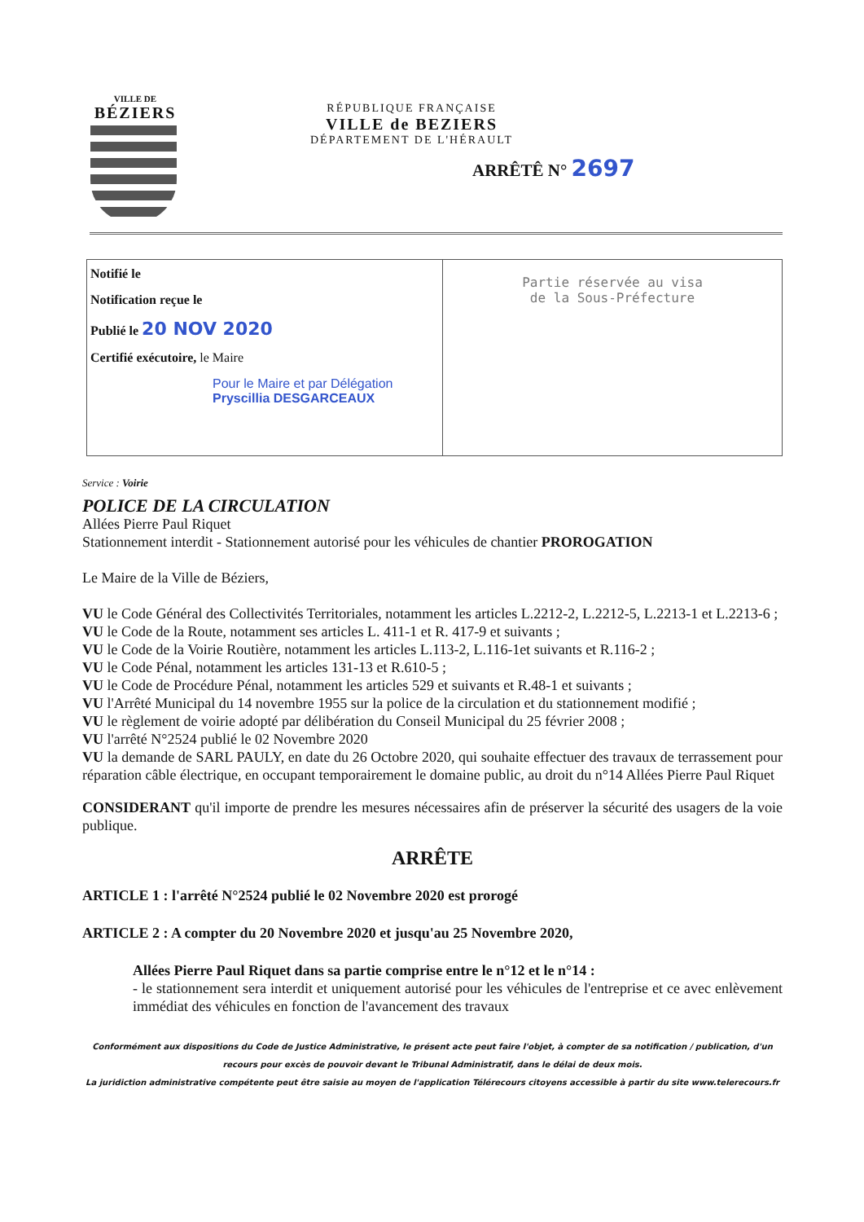VILLE DE
BÉZIERS
RÉPUBLIQUE FRANÇAISE
VILLE de BEZIERS
DÉPARTEMENT DE L'HÉRAULT
ARRÊTÊ N° 2697
Notifié le
Notification reçue le
Publié le 20 NOV 2020
Certifié exécutoire, le Maire
Pour le Maire et par Délégation
Pryscillia DESGARCEAUX
Partie réservée au visa
de la Sous-Préfecture
Service : Voirie
POLICE DE LA CIRCULATION
Allées Pierre Paul Riquet
Stationnement interdit - Stationnement autorisé pour les véhicules de chantier PROROGATION
Le Maire de la Ville de Béziers,
VU le Code Général des Collectivités Territoriales, notamment les articles L.2212-2, L.2212-5, L.2213-1 et L.2213-6 ;
VU le Code de la Route, notamment ses articles L. 411-1 et R. 417-9 et suivants ;
VU le Code de la Voirie Routière, notamment les articles L.113-2, L.116-1et suivants et R.116-2 ;
VU le Code Pénal, notamment les articles 131-13 et R.610-5 ;
VU le Code de Procédure Pénal, notamment les articles 529 et suivants et R.48-1 et suivants ;
VU l'Arrêté Municipal du 14 novembre 1955 sur la police de la circulation et du stationnement modifié ;
VU le règlement de voirie adopté par délibération du Conseil Municipal du 25 février 2008 ;
VU l'arrêté N°2524 publié le 02 Novembre 2020
VU la demande de SARL PAULY, en date du 26 Octobre 2020, qui souhaite effectuer des travaux de terrassement pour réparation câble électrique, en occupant temporairement le domaine public, au droit du n°14 Allées Pierre Paul Riquet
CONSIDERANT qu'il importe de prendre les mesures nécessaires afin de préserver la sécurité des usagers de la voie publique.
ARRÊTE
ARTICLE 1 : l'arrêté N°2524 publié le 02 Novembre 2020 est prorogé
ARTICLE 2 : A compter du 20 Novembre 2020 et jusqu'au 25 Novembre 2020,
Allées Pierre Paul Riquet dans sa partie comprise entre le n°12 et le n°14 :
- le stationnement sera interdit et uniquement autorisé pour les véhicules de l'entreprise et ce avec enlèvement immédiat des véhicules en fonction de l'avancement des travaux
Conformément aux dispositions du Code de Justice Administrative, le présent acte peut faire l'objet, à compter de sa notification / publication, d'un recours pour excès de pouvoir devant le Tribunal Administratif, dans le délai de deux mois.
La juridiction administrative compétente peut être saisie au moyen de l'application Télérecours citoyens accessible à partir du site www.telerecours.fr